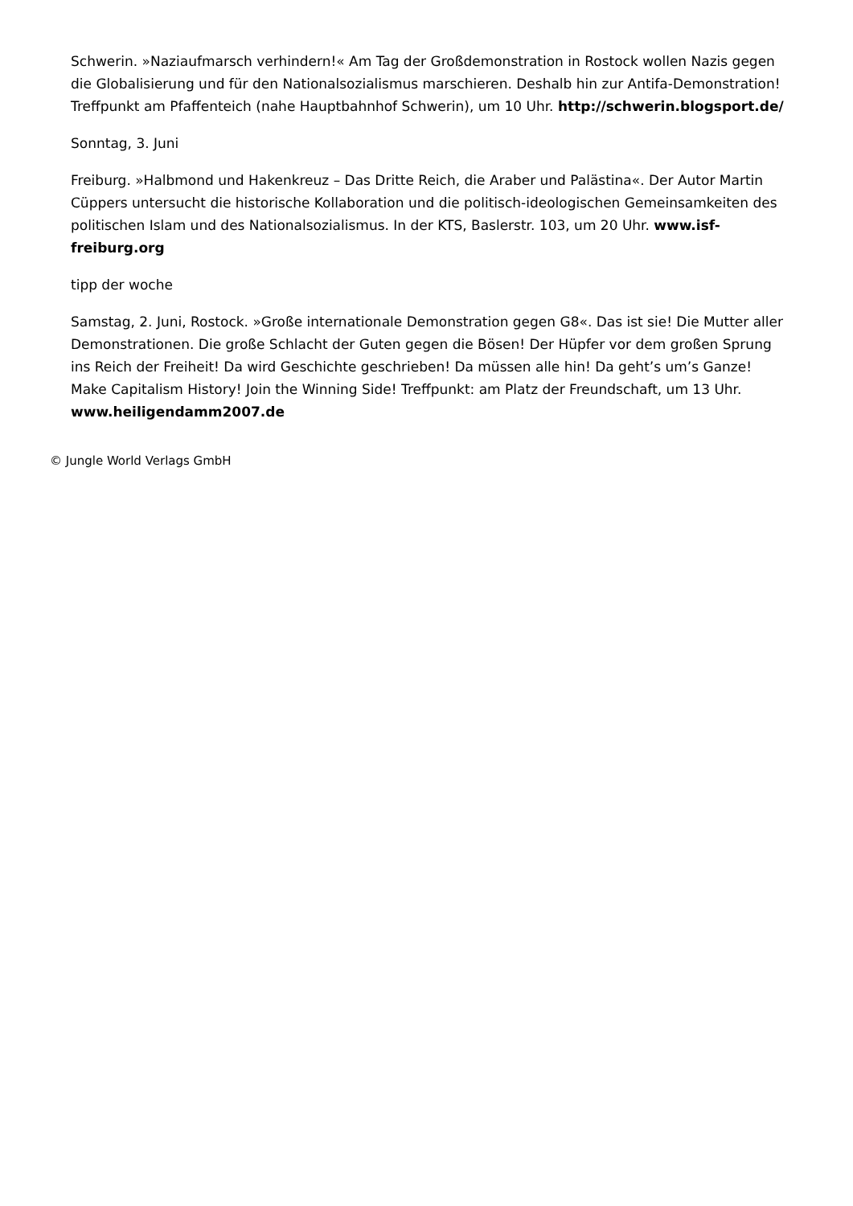Schwerin. »Naziaufmarsch verhindern!« Am Tag der Großdemonstration in Rostock wollen Nazis gegen die Globalisierung und für den Nationalsozialismus marschieren. Deshalb hin zur Antifa-Demonstration! Treffpunkt am Pfaffenteich (nahe Hauptbahnhof Schwerin), um 10 Uhr. http://schwerin.blogsport.de/
Sonntag, 3. Juni
Freiburg. »Halbmond und Hakenkreuz – Das Dritte Reich, die Araber und Palästina«. Der Autor Martin Cüppers untersucht die historische Kollaboration und die politisch-ideologischen Gemeinsamkeiten des politischen Islam und des Nationalsozialismus. In der KTS, Baslerstr. 103, um 20 Uhr. www.isf-freiburg.org
tipp der woche
Samstag, 2. Juni, Rostock. »Große internationale Demonstration gegen G8«. Das ist sie! Die Mutter aller Demonstrationen. Die große Schlacht der Guten gegen die Bösen! Der Hüpfer vor dem großen Sprung ins Reich der Freiheit! Da wird Geschichte geschrieben! Da müssen alle hin! Da geht’s um’s Ganze! Make Capitalism History! Join the Winning Side! Treffpunkt: am Platz der Freundschaft, um 13 Uhr. www.heiligendamm2007.de
© Jungle World Verlags GmbH